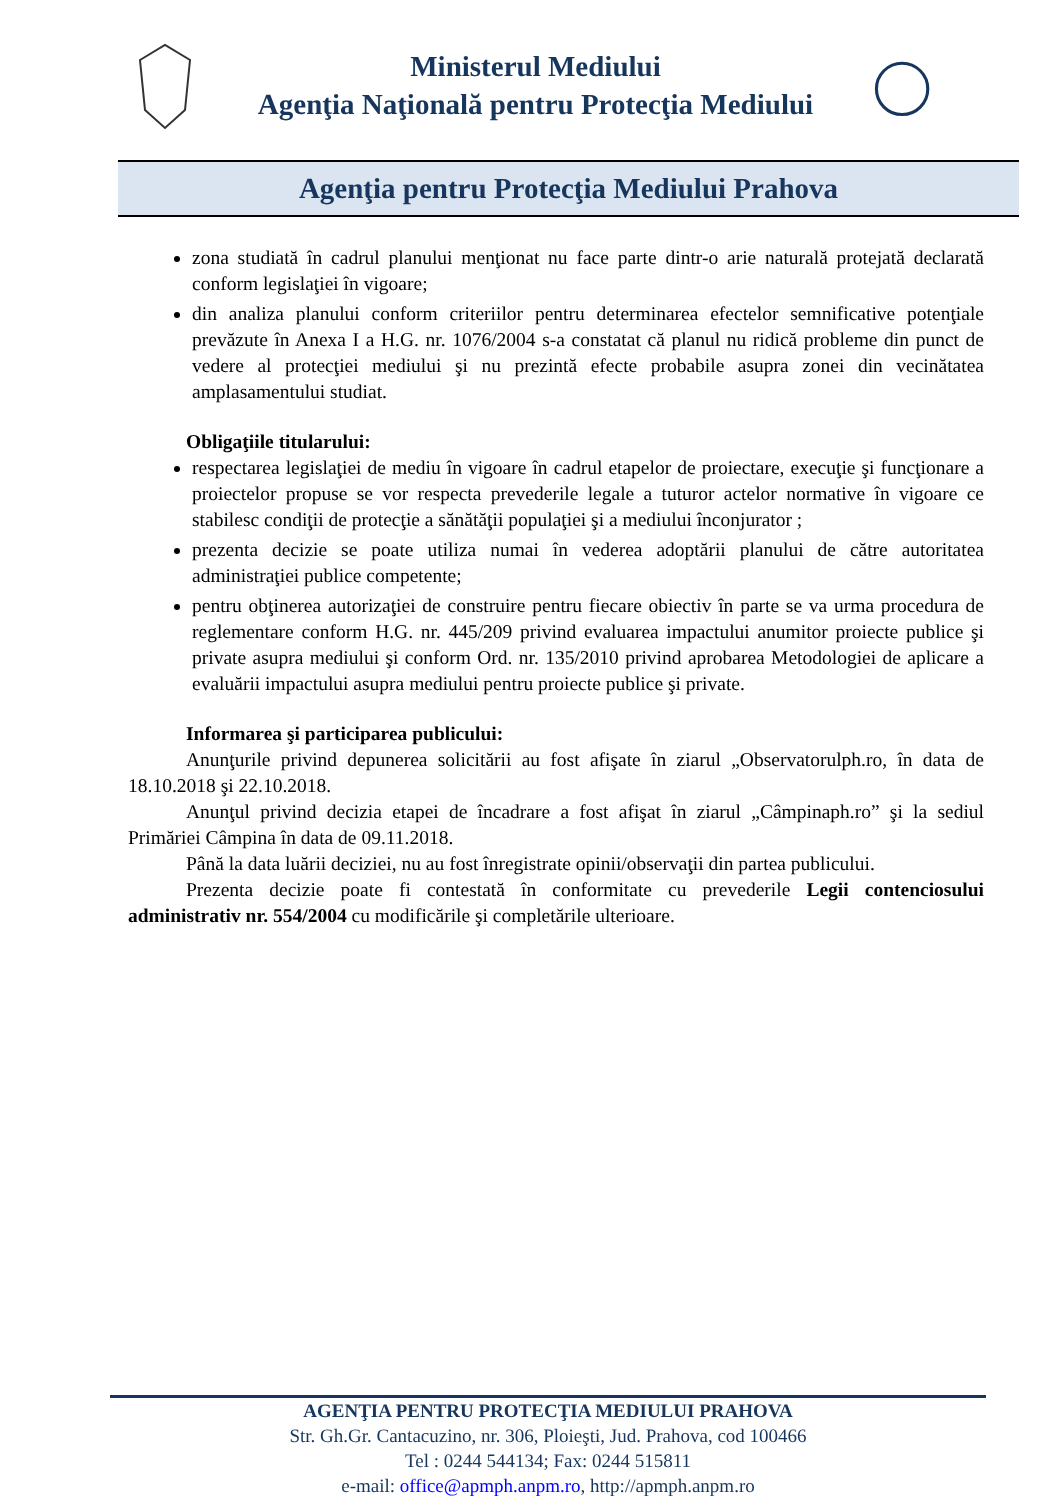Ministerul Mediului
Agenţia Naţională pentru Protecţia Mediului
Agenţia pentru Protecţia Mediului Prahova
zona studiată în cadrul planului menţionat nu face parte dintr-o arie naturală protejată declarată conform legislaţiei în vigoare;
din analiza planului conform criteriilor pentru determinarea efectelor semnificative potenţiale prevăzute în Anexa I a H.G. nr. 1076/2004 s-a constatat că planul nu ridică probleme din punct de vedere al protecţiei mediului şi nu prezintă efecte probabile asupra zonei din vecinătatea amplasamentului studiat.
Obligaţiile titularului:
respectarea legislaţiei de mediu în vigoare în cadrul etapelor de proiectare, execuţie şi funcţionare a proiectelor propuse se vor respecta prevederile legale a tuturor actelor normative în vigoare ce stabilesc condiţii de protecţie a sănătăţii populaţiei şi a mediului înconjurator ;
prezenta decizie se poate utiliza numai în vederea adoptării planului de către autoritatea administraţiei publice competente;
pentru obţinerea autorizaţiei de construire pentru fiecare obiectiv în parte se va urma procedura de reglementare conform H.G. nr. 445/209 privind evaluarea impactului anumitor proiecte publice şi private asupra mediului şi conform Ord. nr. 135/2010 privind aprobarea Metodologiei de aplicare a evaluării impactului asupra mediului pentru proiecte publice şi private.
Informarea şi participarea publicului:
Anunţurile privind depunerea solicitării au fost afişate în ziarul „Observatorulph.ro, în data de 18.10.2018 şi 22.10.2018.
Anunţul privind decizia etapei de încadrare a fost afişat în ziarul „Câmpinaph.ro” şi la sediul Primăriei Câmpina în data de 09.11.2018.
Până la data luării deciziei, nu au fost înregistrate opinii/observaţii din partea publicului.
Prezenta decizie poate fi contestată în conformitate cu prevederile Legii contenciosului administrativ nr. 554/2004 cu modificările şi completările ulterioare.
AGENŢIA PENTRU PROTECŢIA MEDIULUI PRAHOVA
Str. Gh.Gr. Cantacuzino, nr. 306, Ploieşti, Jud. Prahova, cod 100466
Tel : 0244 544134; Fax: 0244 515811
e-mail: office@apmph.anpm.ro, http://apmph.anpm.ro